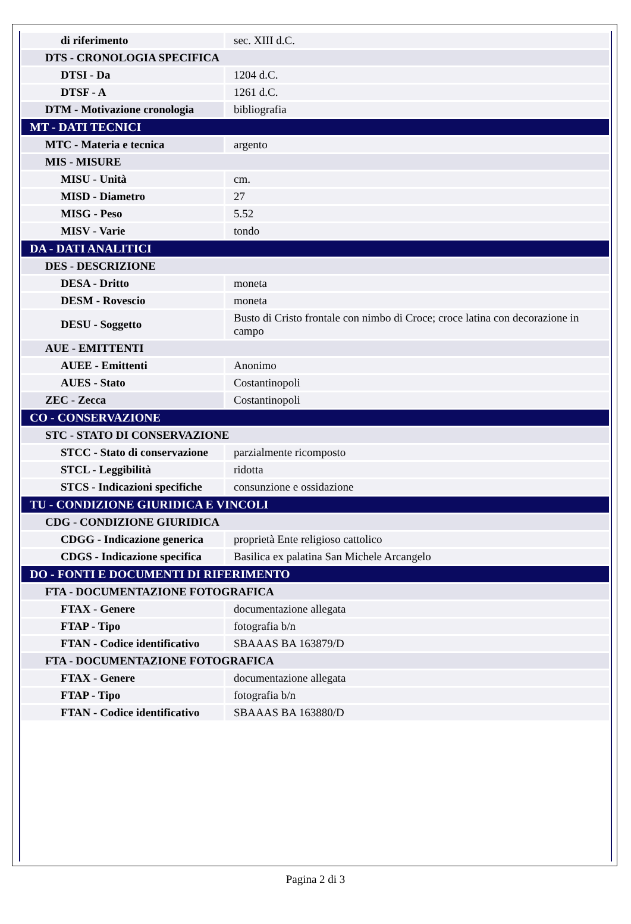| di riferimento | sec. XIII d.C. |
| DTS - CRONOLOGIA SPECIFICA | |
| DTSI - Da | 1204 d.C. |
| DTSF - A | 1261 d.C. |
| DTM - Motivazione cronologia | bibliografia |
| MT - DATI TECNICI | |
| MTC - Materia e tecnica | argento |
| MIS - MISURE | |
| MISU - Unità | cm. |
| MISD - Diametro | 27 |
| MISG - Peso | 5.52 |
| MISV - Varie | tondo |
| DA - DATI ANALITICI | |
| DES - DESCRIZIONE | |
| DESA - Dritto | moneta |
| DESM - Rovescio | moneta |
| DESU - Soggetto | Busto di Cristo frontale con nimbo di Croce; croce latina con decorazione in campo |
| AUE - EMITTENTI | |
| AUEE - Emittenti | Anonimo |
| AUES - Stato | Costantinopoli |
| ZEC - Zecca | Costantinopoli |
| CO - CONSERVAZIONE | |
| STC - STATO DI CONSERVAZIONE | |
| STCC - Stato di conservazione | parzialmente ricomposto |
| STCL - Leggibilità | ridotta |
| STCS - Indicazioni specifiche | consunzione e ossidazione |
| TU - CONDIZIONE GIURIDICA E VINCOLI | |
| CDG - CONDIZIONE GIURIDICA | |
| CDGG - Indicazione generica | proprietà Ente religioso cattolico |
| CDGS - Indicazione specifica | Basilica ex palatina San Michele Arcangelo |
| DO - FONTI E DOCUMENTI DI RIFERIMENTO | |
| FTA - DOCUMENTAZIONE FOTOGRAFICA | |
| FTAX - Genere | documentazione allegata |
| FTAP - Tipo | fotografia b/n |
| FTAN - Codice identificativo | SBAAAS BA 163879/D |
| FTA - DOCUMENTAZIONE FOTOGRAFICA | |
| FTAX - Genere | documentazione allegata |
| FTAP - Tipo | fotografia b/n |
| FTAN - Codice identificativo | SBAAAS BA 163880/D |
Pagina 2 di 3